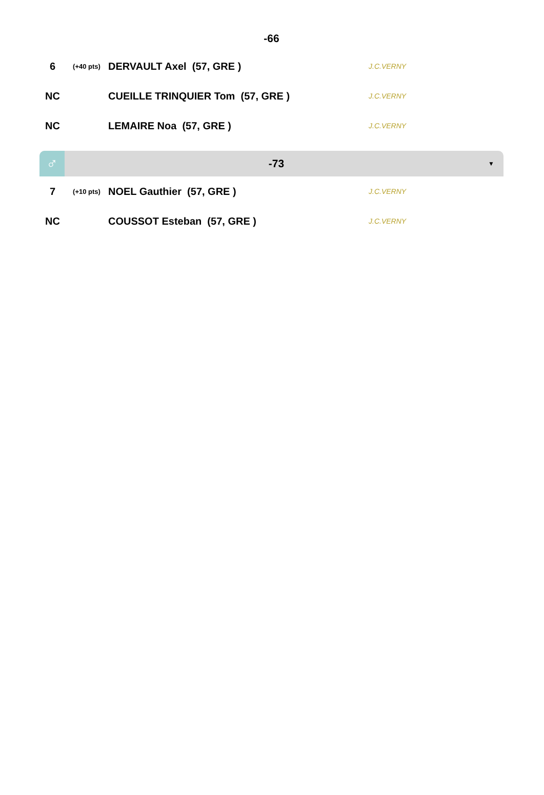-66
| 6 | (+40 pts) | DERVAULT Axel (57, GRE ) | J.C.VERNY |
| NC | | CUEILLE TRINQUIER Tom (57, GRE ) | J.C.VERNY |
| NC | | LEMAIRE Noa (57, GRE ) | J.C.VERNY |
♂
-73
▼
| 7 | (+10 pts) | NOEL Gauthier (57, GRE ) | J.C.VERNY |
| NC | | COUSSOT Esteban (57, GRE ) | J.C.VERNY |